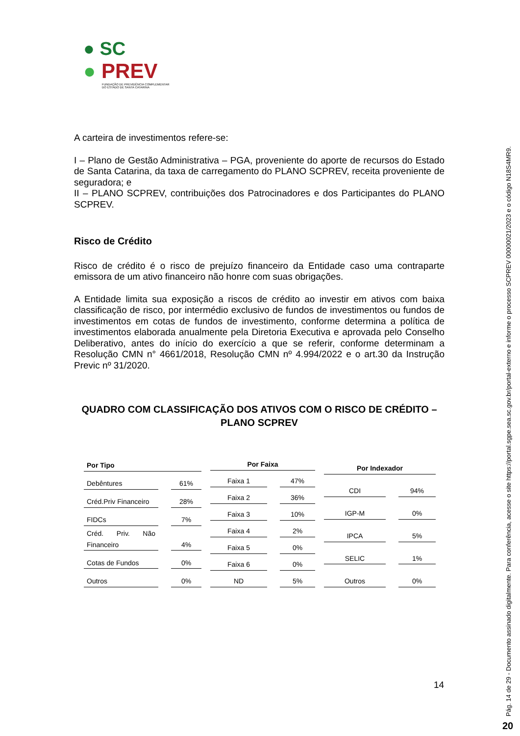● SC
● PREV
FUNDAÇÃO DE PREVIDÊNCIA COMPLEMENTAR
DO ESTADO DE SANTA CATARINA
A carteira de investimentos refere-se:
I – Plano de Gestão Administrativa – PGA, proveniente do aporte de recursos do Estado de Santa Catarina, da taxa de carregamento do PLANO SCPREV, receita proveniente de seguradora; e
II – PLANO SCPREV, contribuições dos Patrocinadores e dos Participantes do PLANO SCPREV.
Risco de Crédito
Risco de crédito é o risco de prejuízo financeiro da Entidade caso uma contraparte emissora de um ativo financeiro não honre com suas obrigações.
A Entidade limita sua exposição a riscos de crédito ao investir em ativos com baixa classificação de risco, por intermédio exclusivo de fundos de investimentos ou fundos de investimentos em cotas de fundos de investimento, conforme determina a política de investimentos elaborada anualmente pela Diretoria Executiva e aprovada pelo Conselho Deliberativo, antes do início do exercício a que se referir, conforme determinam a Resolução CMN n° 4661/2018, Resolução CMN nº 4.994/2022 e o art.30 da Instrução Previc nº 31/2020.
QUADRO COM CLASSIFICAÇÃO DOS ATIVOS COM O RISCO DE CRÉDITO – PLANO SCPREV
| Por Tipo | | |
| --- | --- | --- |
| Debêntures | | 61% |
| Créd.Priv Financeiro | | 28% |
| FIDCs | | 7% |
| Créd. Priv. Não Financeiro | | 4% |
| Cotas de Fundos | | 0% |
| Outros | | 0% |
| Por Faixa | | |
| --- | --- | --- |
| Faixa 1 | | 47% |
| Faixa 2 | | 36% |
| Faixa 3 | | 10% |
| Faixa 4 | | 2% |
| Faixa 5 | | 0% |
| Faixa 6 | | 0% |
| ND | | 5% |
| Por Indexador | | |
| --- | --- | --- |
| CDI | | 94% |
| IGP-M | | 0% |
| IPCA | | 5% |
| SELIC | | 1% |
| Outros | | 0% |
14
Pág. 14 de 29 - Documento assinado digitalmente. Para conferência, acesse o site https://portal.sgpe.sea.sc.gov.br/portal-externo e informe o processo SCPREV 00000021/2023 e o código N18S4MR9.
20